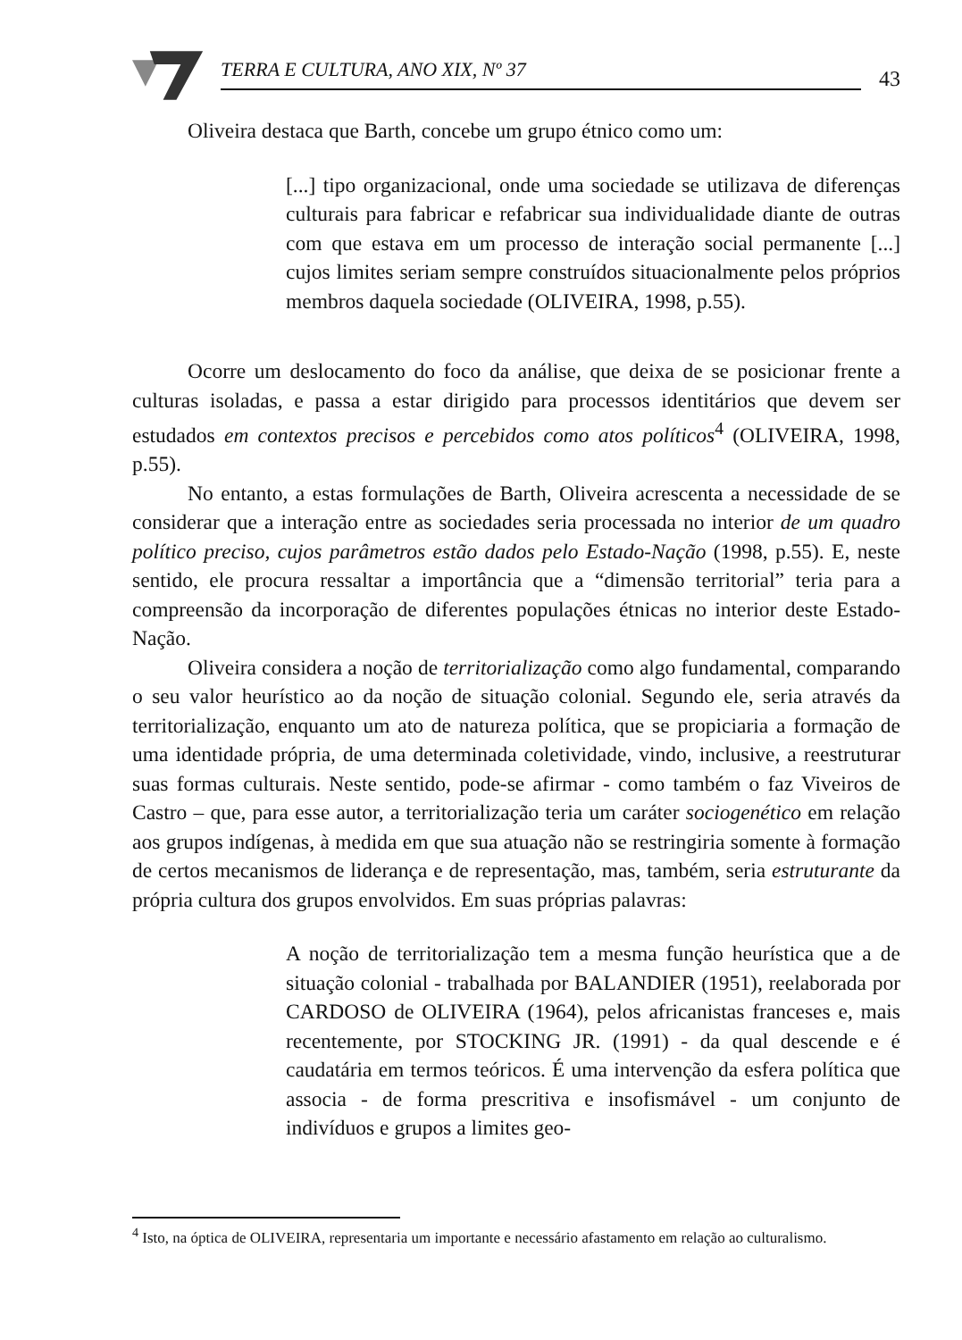TERRA E CULTURA, ANO XIX, Nº 37
43
Oliveira destaca que Barth, concebe um grupo étnico como um:
[...] tipo organizacional, onde uma sociedade se utilizava de diferenças culturais para fabricar e refabricar sua individualidade diante de outras com que estava em um processo de interação social permanente [...] cujos limites seriam sempre construídos situacionalmente pelos próprios membros daquela sociedade (OLIVEIRA, 1998, p.55).
Ocorre um deslocamento do foco da análise, que deixa de se posicionar frente a culturas isoladas, e passa a estar dirigido para processos identitários que devem ser estudados em contextos precisos e percebidos como atos políticos<sup>4</sup> (OLIVEIRA, 1998, p.55).
No entanto, a estas formulações de Barth, Oliveira acrescenta a necessidade de se considerar que a interação entre as sociedades seria processada no interior de um quadro político preciso, cujos parâmetros estão dados pelo Estado-Nação (1998, p.55). E, neste sentido, ele procura ressaltar a importância que a “dimensão territorial” teria para a compreensão da incorporação de diferentes populações étnicas no interior deste Estado-Nação.
Oliveira considera a noção de territorialização como algo fundamental, comparando o seu valor heurístico ao da noção de situação colonial. Segundo ele, seria através da territorialização, enquanto um ato de natureza política, que se propiciaria a formação de uma identidade própria, de uma determinada coletividade, vindo, inclusive, a reestruturar suas formas culturais. Neste sentido, pode-se afirmar - como também o faz Viveiros de Castro – que, para esse autor, a territorialização teria um caráter sociogenético em relação aos grupos indígenas, à medida em que sua atuação não se restringiria somente à formação de certos mecanismos de liderança e de representação, mas, também, seria estruturante da própria cultura dos grupos envolvidos. Em suas próprias palavras:
A noção de territorialização tem a mesma função heurística que a de situação colonial - trabalhada por BALANDIER (1951), reelaborada por CARDOSO de OLIVEIRA (1964), pelos africanistas franceses e, mais recentemente, por STOCKING JR. (1991) - da qual descende e é caudatária em termos teóricos. É uma intervenção da esfera política que associa - de forma prescritiva e insofismável - um conjunto de indivíduos e grupos a limites geo-
<sup>4</sup> Isto, na óptica de OLIVEIRA, representaria um importante e necessário afastamento em relação ao culturalismo.